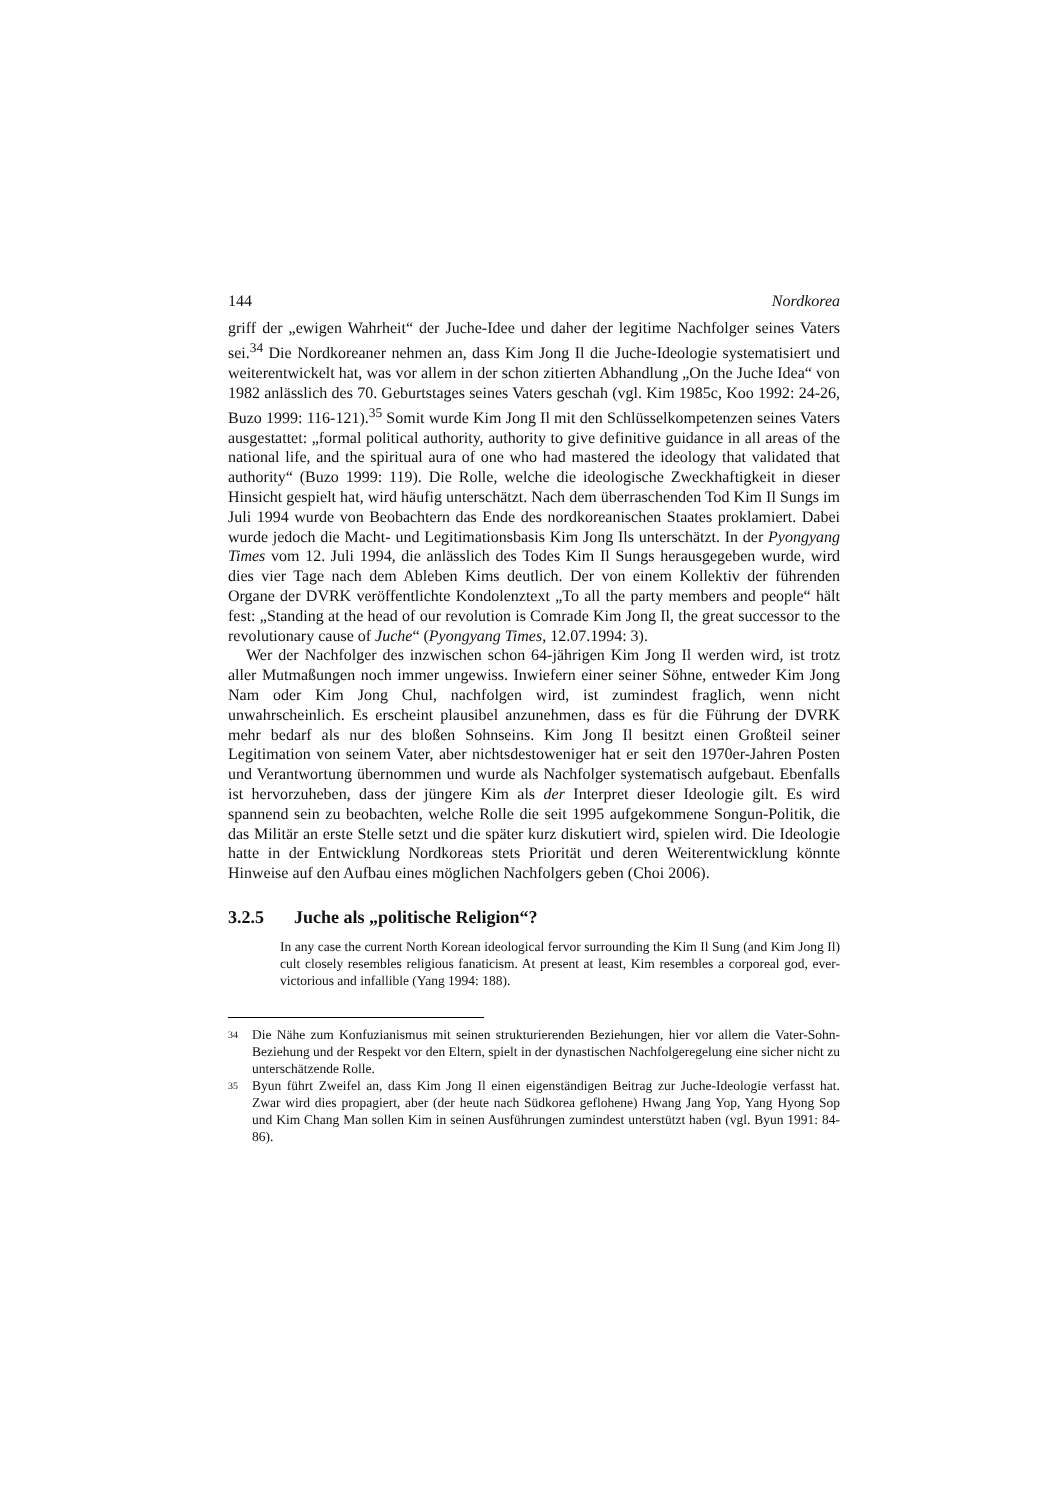144 Nordkorea
griff der „ewigen Wahrheit“ der Juche-Idee und daher der legitime Nachfolger seines Vaters sei.<sup>34</sup> Die Nordkoreaner nehmen an, dass Kim Jong Il die Juche-Ideologie systematisiert und weiterentwickelt hat, was vor allem in der schon zitierten Abhandlung „On the Juche Idea“ von 1982 anlässlich des 70. Geburtstages seines Vaters geschah (vgl. Kim 1985c, Koo 1992: 24-26, Buzo 1999: 116-121).<sup>35</sup> Somit wurde Kim Jong Il mit den Schlüsselkompetenzen seines Vaters ausgestattet: „formal political authority, authority to give definitive guidance in all areas of the national life, and the spiritual aura of one who had mastered the ideology that validated that authority“ (Buzo 1999: 119). Die Rolle, welche die ideologische Zweckhaftigkeit in dieser Hinsicht gespielt hat, wird häufig unterschätzt. Nach dem überraschenden Tod Kim Il Sungs im Juli 1994 wurde von Beobachtern das Ende des nordkoreanischen Staates proklamiert. Dabei wurde jedoch die Macht- und Legitimationsbasis Kim Jong Ils unterschätzt. In der Pyongyang Times vom 12. Juli 1994, die anlässlich des Todes Kim Il Sungs herausgegeben wurde, wird dies vier Tage nach dem Ableben Kims deutlich. Der von einem Kollektiv der führenden Organe der DVRK veröffentlichte Kondolenztext „To all the party members and people“ hält fest: „Standing at the head of our revolution is Comrade Kim Jong Il, the great successor to the revolutionary cause of Juche“ (Pyongyang Times, 12.07.1994: 3).
Wer der Nachfolger des inzwischen schon 64-jährigen Kim Jong Il werden wird, ist trotz aller Mutmaßungen noch immer ungewiss. Inwiefern einer seiner Söhne, entweder Kim Jong Nam oder Kim Jong Chul, nachfolgen wird, ist zumindest fraglich, wenn nicht unwahrscheinlich. Es erscheint plausibel anzunehmen, dass es für die Führung der DVRK mehr bedarf als nur des bloßen Sohnseins. Kim Jong Il besitzt einen Großteil seiner Legitimation von seinem Vater, aber nichtsdestoweniger hat er seit den 1970er-Jahren Posten und Verantwortung übernommen und wurde als Nachfolger systematisch aufgebaut. Ebenfalls ist hervorzuheben, dass der jüngere Kim als der Interpret dieser Ideologie gilt. Es wird spannend sein zu beobachten, welche Rolle die seit 1995 aufgekommene Songun-Politik, die das Militär an erste Stelle setzt und die später kurz diskutiert wird, spielen wird. Die Ideologie hatte in der Entwicklung Nordkoreas stets Priorität und deren Weiterentwicklung könnte Hinweise auf den Aufbau eines möglichen Nachfolgers geben (Choi 2006).
3.2.5 Juche als „politische Religion“?
In any case the current North Korean ideological fervor surrounding the Kim Il Sung (and Kim Jong Il) cult closely resembles religious fanaticism. At present at least, Kim resembles a corporeal god, ever-victorious and infallible (Yang 1994: 188).
34 Die Nähe zum Konfuzianismus mit seinen strukturierenden Beziehungen, hier vor allem die Vater-Sohn-Beziehung und der Respekt vor den Eltern, spielt in der dynastischen Nachfolgeregelung eine sicher nicht zu unterschätzende Rolle.
35 Byun führt Zweifel an, dass Kim Jong Il einen eigenständigen Beitrag zur Juche-Ideologie verfasst hat. Zwar wird dies propagiert, aber (der heute nach Südkorea geflohene) Hwang Jang Yop, Yang Hyong Sop und Kim Chang Man sollen Kim in seinen Ausführungen zumindest unterstützt haben (vgl. Byun 1991: 84-86).